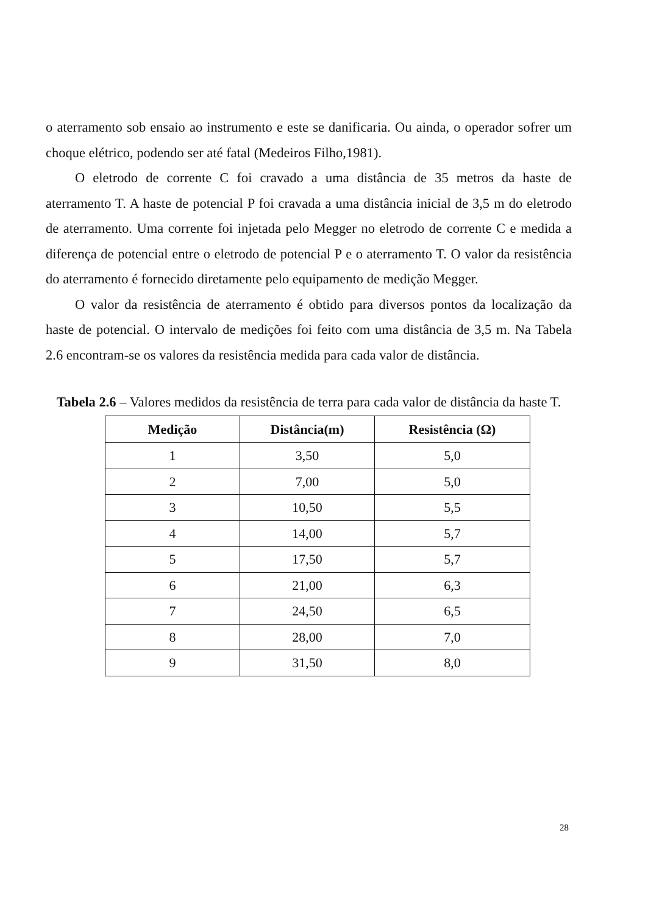o aterramento sob ensaio ao instrumento e este se danificaria. Ou ainda, o operador sofrer um choque elétrico, podendo ser até fatal (Medeiros Filho,1981).
O eletrodo de corrente C foi cravado a uma distância de 35 metros da haste de aterramento T. A haste de potencial P foi cravada a uma distância inicial de 3,5 m do eletrodo de aterramento. Uma corrente foi injetada pelo Megger no eletrodo de corrente C e medida a diferença de potencial entre o eletrodo de potencial P e o aterramento T. O valor da resistência do aterramento é fornecido diretamente pelo equipamento de medição Megger.
O valor da resistência de aterramento é obtido para diversos pontos da localização da haste de potencial. O intervalo de medições foi feito com uma distância de 3,5 m. Na Tabela 2.6 encontram-se os valores da resistência medida para cada valor de distância.
Tabela 2.6 – Valores medidos da resistência de terra para cada valor de distância da haste T.
| Medição | Distância(m) | Resistência (Ω) |
| --- | --- | --- |
| 1 | 3,50 | 5,0 |
| 2 | 7,00 | 5,0 |
| 3 | 10,50 | 5,5 |
| 4 | 14,00 | 5,7 |
| 5 | 17,50 | 5,7 |
| 6 | 21,00 | 6,3 |
| 7 | 24,50 | 6,5 |
| 8 | 28,00 | 7,0 |
| 9 | 31,50 | 8,0 |
28